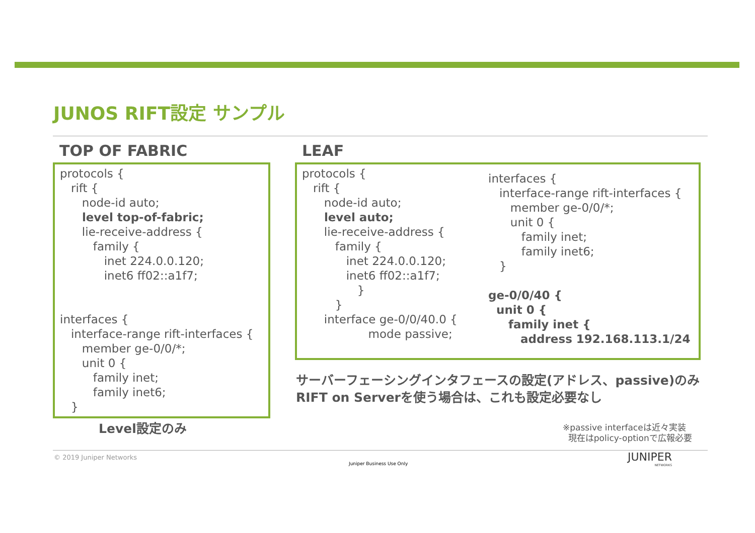JUNOS RIFT設定 サンプル
TOP OF FABRIC LEAF
protocols {
   rift {
      node-id auto;
      level top-of-fabric;
      lie-receive-address {
         family {
            inet 224.0.0.120;
            inet6 ff02::a1f7;


interfaces {
   interface-range rift-interfaces {
      member ge-0/0/*;
      unit 0 {
         family inet;
         family inet6;
   }
protocols {
   rift {
      node-id auto;
      level auto;
      lie-receive-address {
         family {
            inet 224.0.0.120;
            inet6 ff02::a1f7;
               }
         }
      interface ge-0/0/40.0 {
                  mode passive;
interfaces {
   interface-range rift-interfaces {
      member ge-0/0/*;
      unit 0 {
         family inet;
         family inet6;
   }

ge-0/0/40 {
  unit 0 {
     family inet {
        address 192.168.113.1/24
サーバーフェーシングインタフェースの設定(アドレス、passive)のみ
RIFT on Serverを使う場合は、これも設定必要なし
Level設定のみ
※passive interfaceは近々実装
現在はpolicy-optionで広報必要
© 2019 Juniper Networks
Juniper Business Use Only
JUNIPER
NETWORKS